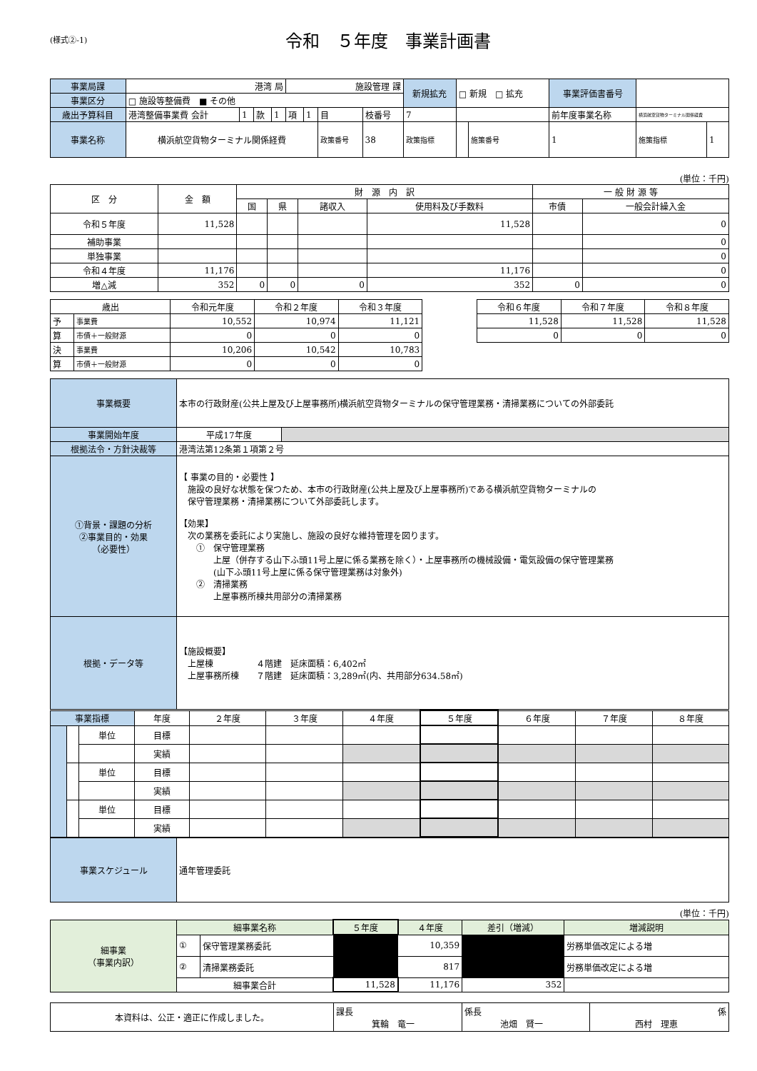(様式②-1)
令和　５年度　事業計画書
| 事業局課 | 港湾 局 | | | | 施設管理 課 | | | | 新規拡充 | □ 新規 □ 拡充 | | 事業評価書番号 | | |
| 事業区分 | □ 施設等整備費 ■ その他 | | | | | | | | | | | | | |
| 歳出予算科目 | 港湾整備事業費 会計 | 1 | 款 | 1 | 項 | 1 | 目 | 枝番号 | 7 | | | 前年度事業名称 | 横浜航空貨物ターミナル関係経費 | |
| 事業名称 | 横浜航空貨物ターミナル関係経費 | | | | | | 政策番号 | 38 | 政策指標 | | 施策番号 | 1 | 施策指標 | 1 |
(単位：千円)
| 区 分 | 金 額 | 財 源 内 訳 | | | | 一 般 財 源 等 | |
| | | 国 | 県 | 諸収入 | 使用料及び手数料 | 市債 | 一般会計繰入金 |
| 令和５年度 | 11,528 | | | | 11,528 | | 0 |
| 補助事業 | | | | | | | 0 |
| 単独事業 | | | | | | | 0 |
| 令和４年度 | 11,176 | | | | 11,176 | | 0 |
| 増△減 | 352 | 0 | 0 | 0 | 352 | 0 | 0 |
| 歳出 | | 令和元年度 | 令和２年度 | 令和３年度 | | 令和６年度 | 令和７年度 | 令和８年度 |
| 予 | 事業費 | 10,552 | 10,974 | 11,121 | | 11,528 | 11,528 | 11,528 |
| 算 | 市債＋一般財源 | 0 | 0 | 0 | | 0 | 0 | 0 |
| 決 | 事業費 | 10,206 | 10,542 | 10,783 | | | | |
| 算 | 市債＋一般財源 | 0 | 0 | 0 | | | | |
| 事業概要 | 本市の行政財産(公共上屋及び上屋事務所)横浜航空貨物ターミナルの保守管理業務・清掃業務についての外部委託 | |
| 事業開始年度 | 平成17年度 | |
| 根拠法令・方針決裁等 | 港湾法第12条第１項第２号 | |
| ①背景・課題の分析 ②事業目的・効果 （必要性） | 【 事業の目的・必要性 】 施設の良好な状態を保つため、本市の行政財産(公共上屋及び上屋事務所)である横浜航空貨物ターミナルの 保守管理業務・清掃業務について外部委託します。 【効果】 次の業務を委託により実施し、施設の良好な維持管理を図ります。 ① 保守管理業務 上屋（併存する山下ふ頭11号上屋に係る業務を除く）・上屋事務所の機械設備・電気設備の保守管理業務 (山下ふ頭11号上屋に係る保守管理業務は対象外) ② 清掃業務 上屋事務所棟共用部分の清掃業務 | |
| 根拠・データ等 | 【施設概要】 上屋棟 ４階建 延床面積：6,402㎡ 上屋事務所棟 ７階建 延床面積：3,289㎡(内、共用部分634.58㎡) | |
| 事業指標 | | | 年度 | ２年度 | ３年度 | ４年度 | ５年度 | ６年度 | ７年度 | ８年度 |
| | | 単位 | 目標 | | | | | | | |
| | | | 実績 | | | | | | | |
| | | 単位 | 目標 | | | | | | | |
| | | | 実績 | | | | | | | |
| | | 単位 | 目標 | | | | | | | |
| | | | 実績 | | | | | | | |
| 事業スケジュール | 通年管理委託 |
(単位：千円)
| 細事業 （事業内訳） | 細事業名称 | | ５年度 | ４年度 | 差引（増減） | 増減説明 |
| | ① | 保守管理業務委託 | | 10,359 | | 労務単価改定による増 |
| | ② | 清掃業務委託 | | 817 | | 労務単価改定による増 |
| | 細事業合計 | | 11,528 | 11,176 | 352 | |
| 本資料は、公正・適正に作成しました。 | 課長 箕輪 竜一 | 係長 池畑 賢一 | 係 西村 理恵 |